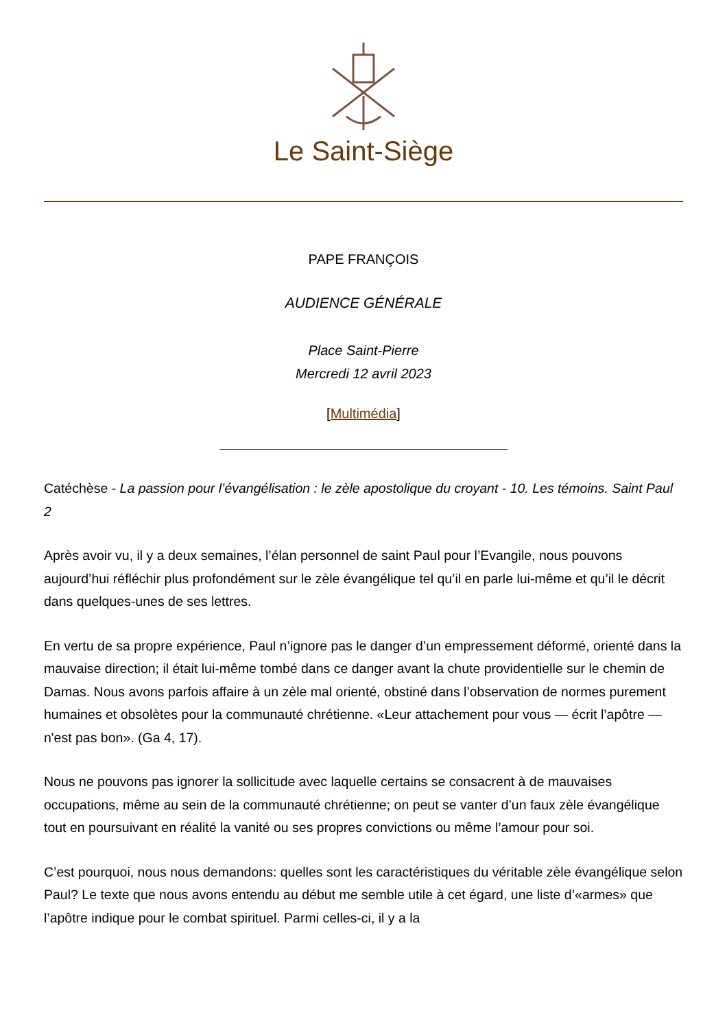Le Saint-Siège
PAPE FRANÇOIS
AUDIENCE GÉNÉRALE
Place Saint-Pierre
Mercredi 12 avril 2023
[Multimédia]
Catéchèse - La passion pour l’évangélisation : le zèle apostolique du croyant - 10. Les témoins. Saint Paul 2
Après avoir vu, il y a deux semaines, l’élan personnel de saint Paul pour l’Evangile, nous pouvons aujourd’hui réfléchir plus profondément sur le zèle évangélique tel qu’il en parle lui-même et qu’il le décrit dans quelques-unes de ses lettres.
En vertu de sa propre expérience, Paul n’ignore pas le danger d’un empressement déformé, orienté dans la mauvaise direction; il était lui-même tombé dans ce danger avant la chute providentielle sur le chemin de Damas. Nous avons parfois affaire à un zèle mal orienté, obstiné dans l’observation de normes purement humaines et obsolètes pour la communauté chrétienne. «Leur attachement pour vous — écrit l’apôtre — n'est pas bon». (Ga 4, 17).
Nous ne pouvons pas ignorer la sollicitude avec laquelle certains se consacrent à de mauvaises occupations, même au sein de la communauté chrétienne; on peut se vanter d’un faux zèle évangélique tout en poursuivant en réalité la vanité ou ses propres convictions ou même l’amour pour soi.
C’est pourquoi, nous nous demandons: quelles sont les caractéristiques du véritable zèle évangélique selon Paul? Le texte que nous avons entendu au début me semble utile à cet égard, une liste d’«armes» que l’apôtre indique pour le combat spirituel. Parmi celles-ci, il y a la